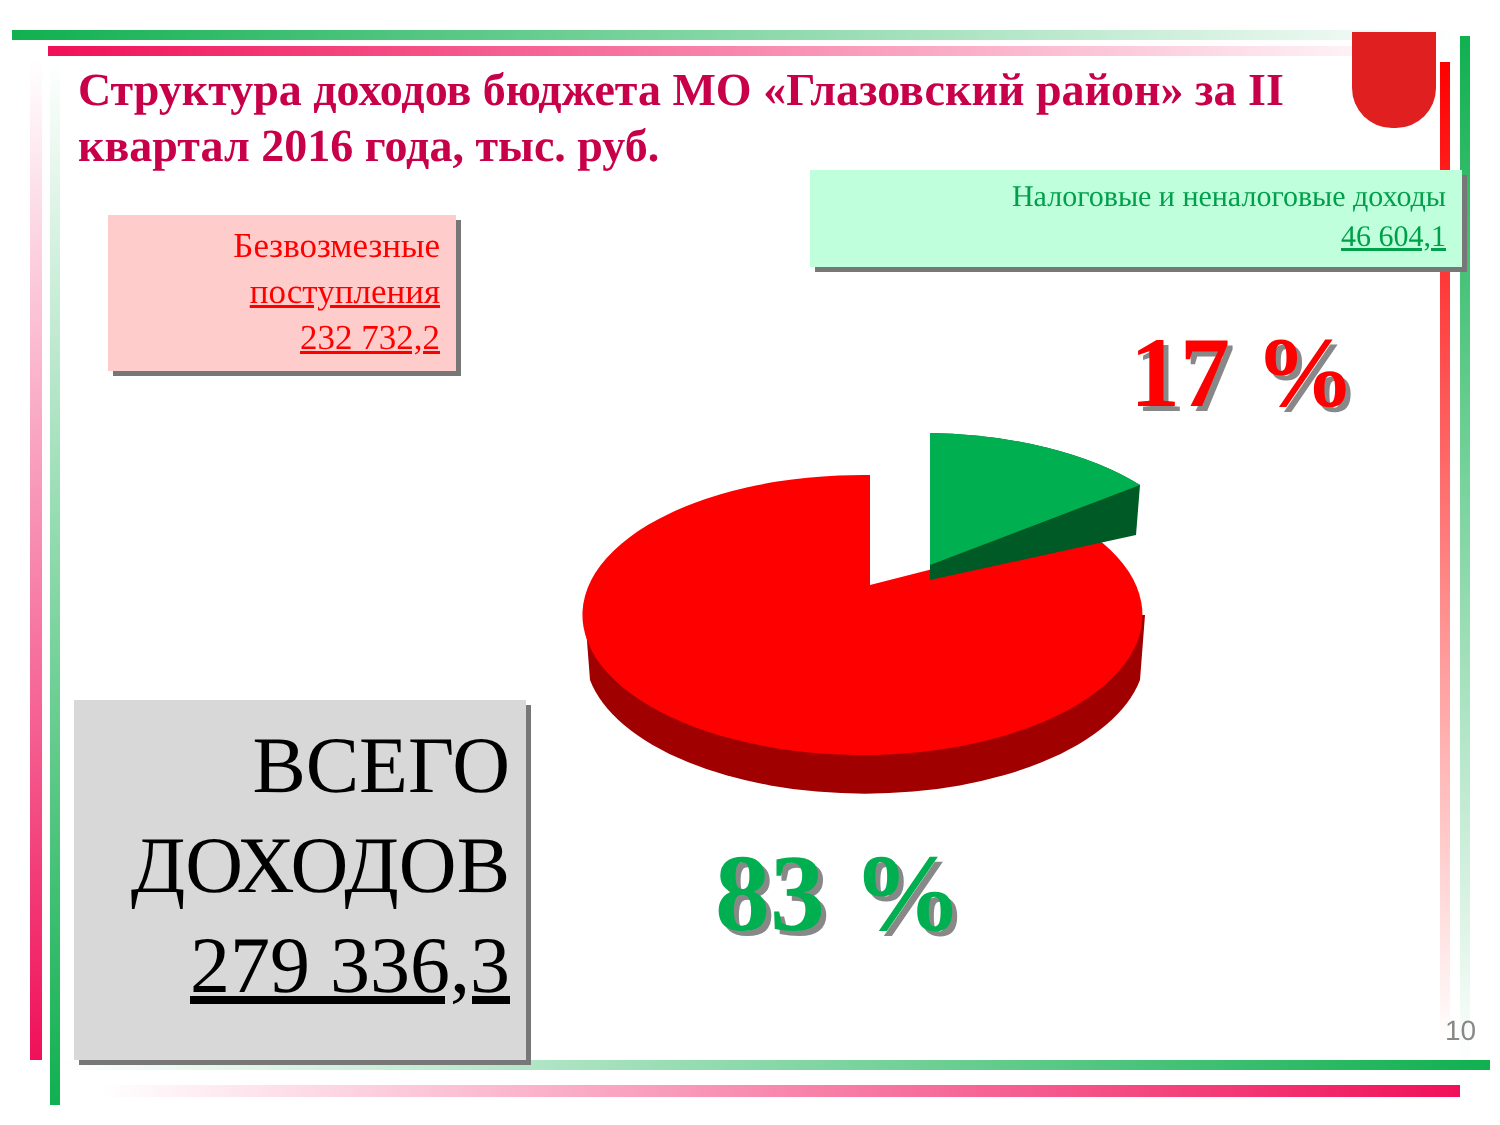Структура доходов бюджета МО «Глазовский район» за II квартал 2016 года, тыс. руб.
Безвозмезные
поступления
232 732,2
Налоговые и неналоговые доходы
46 604,1
17 %
83 %
ВСЕГО
ДОХОДОВ
279 336,3
10